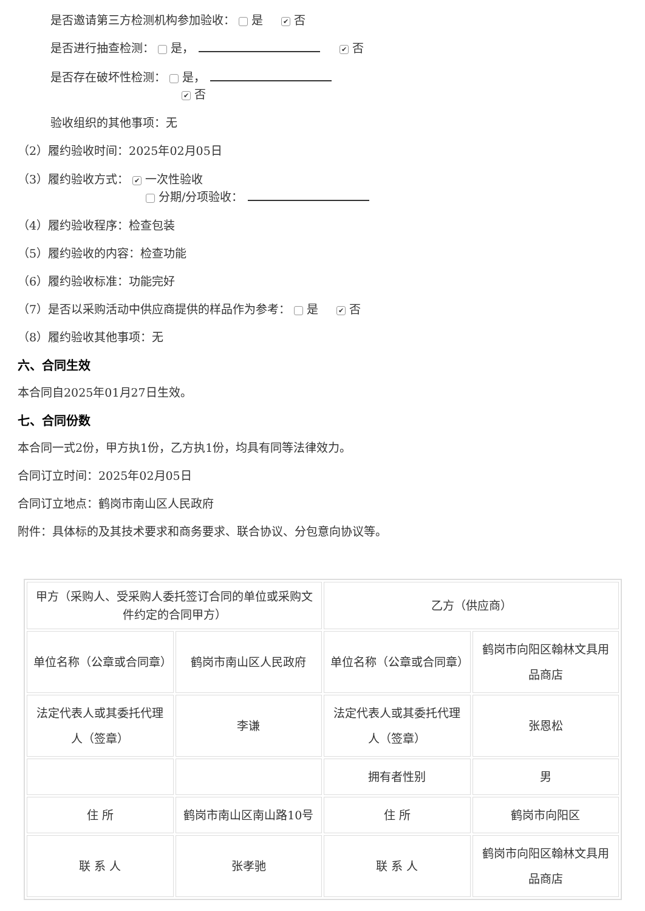是否邀请第三方检测机构参加验收： 是 ✔ 否
是否进行抽查检测： 是， ✔ 否
是否存在破坏性检测： 是，
✔ 否
验收组织的其他事项：无
（2）履约验收时间：2025年02月05日
（3）履约验收方式： ✔ 一次性验收
分期/分项验收：
（4）履约验收程序：检查包装
（5）履约验收的内容：检查功能
（6）履约验收标准：功能完好
（7）是否以采购活动中供应商提供的样品作为参考： 是 ✔ 否
（8）履约验收其他事项：无
六、合同生效
本合同自2025年01月27日生效。
七、合同份数
本合同一式2份，甲方执1份，乙方执1份，均具有同等法律效力。
合同订立时间：2025年02月05日
合同订立地点：鹤岗市南山区人民政府
附件：具体标的及其技术要求和商务要求、联合协议、分包意向协议等。
| 甲方（采购人、受采购人委托签订合同的单位或采购文件约定的合同甲方） | | 乙方（供应商） | |
| 单位名称（公章或合同章） | 鹤岗市南山区人民政府 | 单位名称（公章或合同章） | 鹤岗市向阳区翰林文具用品商店 |
| 法定代表人或其委托代理人（签章） | 李谦 | 法定代表人或其委托代理人（签章） | 张恩松 |
| | | 拥有者性别 | 男 |
| 住 所 | 鹤岗市南山区南山路10号 | 住 所 | 鹤岗市向阳区 |
| 联 系 人 | 张孝驰 | 联 系 人 | 鹤岗市向阳区翰林文具用品商店 |